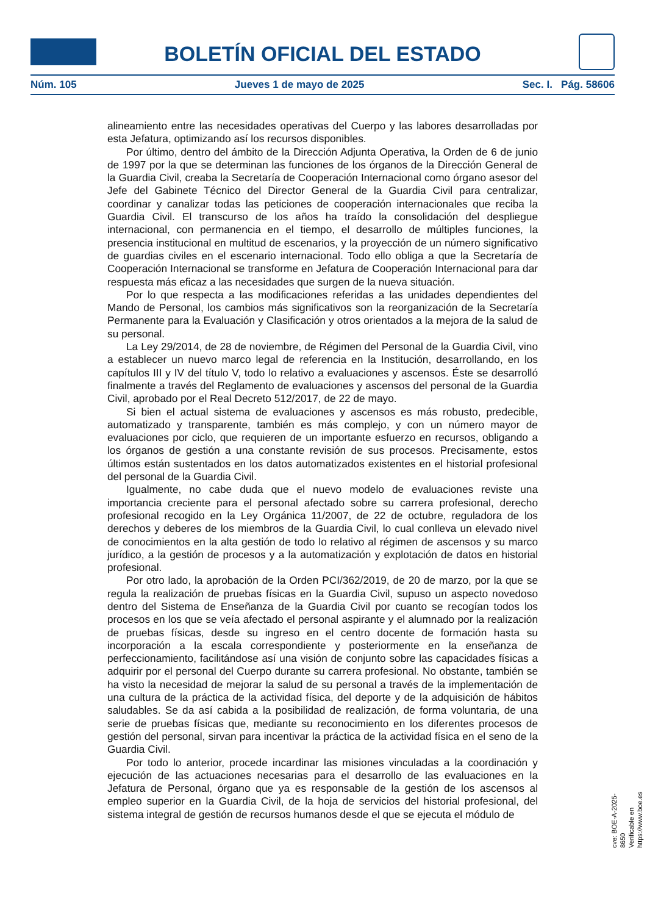BOLETÍN OFICIAL DEL ESTADO
Núm. 105 Jueves 1 de mayo de 2025 Sec. I. Pág. 58606
alineamiento entre las necesidades operativas del Cuerpo y las labores desarrolladas por esta Jefatura, optimizando así los recursos disponibles.
Por último, dentro del ámbito de la Dirección Adjunta Operativa, la Orden de 6 de junio de 1997 por la que se determinan las funciones de los órganos de la Dirección General de la Guardia Civil, creaba la Secretaría de Cooperación Internacional como órgano asesor del Jefe del Gabinete Técnico del Director General de la Guardia Civil para centralizar, coordinar y canalizar todas las peticiones de cooperación internacionales que reciba la Guardia Civil. El transcurso de los años ha traído la consolidación del despliegue internacional, con permanencia en el tiempo, el desarrollo de múltiples funciones, la presencia institucional en multitud de escenarios, y la proyección de un número significativo de guardias civiles en el escenario internacional. Todo ello obliga a que la Secretaría de Cooperación Internacional se transforme en Jefatura de Cooperación Internacional para dar respuesta más eficaz a las necesidades que surgen de la nueva situación.
Por lo que respecta a las modificaciones referidas a las unidades dependientes del Mando de Personal, los cambios más significativos son la reorganización de la Secretaría Permanente para la Evaluación y Clasificación y otros orientados a la mejora de la salud de su personal.
La Ley 29/2014, de 28 de noviembre, de Régimen del Personal de la Guardia Civil, vino a establecer un nuevo marco legal de referencia en la Institución, desarrollando, en los capítulos III y IV del título V, todo lo relativo a evaluaciones y ascensos. Éste se desarrolló finalmente a través del Reglamento de evaluaciones y ascensos del personal de la Guardia Civil, aprobado por el Real Decreto 512/2017, de 22 de mayo.
Si bien el actual sistema de evaluaciones y ascensos es más robusto, predecible, automatizado y transparente, también es más complejo, y con un número mayor de evaluaciones por ciclo, que requieren de un importante esfuerzo en recursos, obligando a los órganos de gestión a una constante revisión de sus procesos. Precisamente, estos últimos están sustentados en los datos automatizados existentes en el historial profesional del personal de la Guardia Civil.
Igualmente, no cabe duda que el nuevo modelo de evaluaciones reviste una importancia creciente para el personal afectado sobre su carrera profesional, derecho profesional recogido en la Ley Orgánica 11/2007, de 22 de octubre, reguladora de los derechos y deberes de los miembros de la Guardia Civil, lo cual conlleva un elevado nivel de conocimientos en la alta gestión de todo lo relativo al régimen de ascensos y su marco jurídico, a la gestión de procesos y a la automatización y explotación de datos en historial profesional.
Por otro lado, la aprobación de la Orden PCI/362/2019, de 20 de marzo, por la que se regula la realización de pruebas físicas en la Guardia Civil, supuso un aspecto novedoso dentro del Sistema de Enseñanza de la Guardia Civil por cuanto se recogían todos los procesos en los que se veía afectado el personal aspirante y el alumnado por la realización de pruebas físicas, desde su ingreso en el centro docente de formación hasta su incorporación a la escala correspondiente y posteriormente en la enseñanza de perfeccionamiento, facilitándose así una visión de conjunto sobre las capacidades físicas a adquirir por el personal del Cuerpo durante su carrera profesional. No obstante, también se ha visto la necesidad de mejorar la salud de su personal a través de la implementación de una cultura de la práctica de la actividad física, del deporte y de la adquisición de hábitos saludables. Se da así cabida a la posibilidad de realización, de forma voluntaria, de una serie de pruebas físicas que, mediante su reconocimiento en los diferentes procesos de gestión del personal, sirvan para incentivar la práctica de la actividad física en el seno de la Guardia Civil.
Por todo lo anterior, procede incardinar las misiones vinculadas a la coordinación y ejecución de las actuaciones necesarias para el desarrollo de las evaluaciones en la Jefatura de Personal, órgano que ya es responsable de la gestión de los ascensos al empleo superior en la Guardia Civil, de la hoja de servicios del historial profesional, del sistema integral de gestión de recursos humanos desde el que se ejecuta el módulo de
cve: BOE-A-2025-8650
Verificable en https://www.boe.es